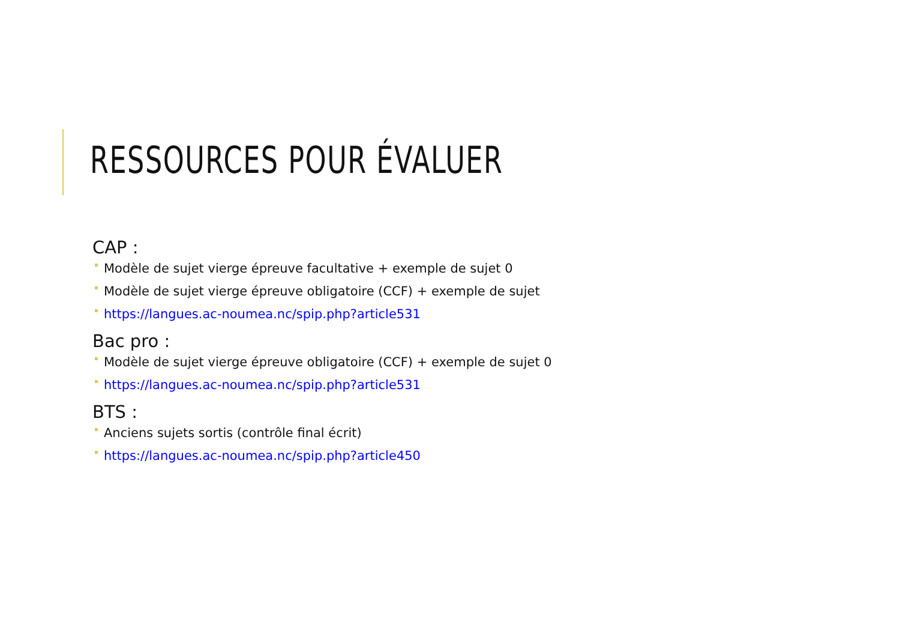RESSOURCES POUR ÉVALUER
CAP :
Modèle de sujet vierge épreuve facultative + exemple de sujet 0
Modèle de sujet vierge épreuve obligatoire (CCF) + exemple de sujet
https://langues.ac-noumea.nc/spip.php?article531
Bac pro :
Modèle de sujet vierge épreuve obligatoire (CCF) + exemple de sujet 0
https://langues.ac-noumea.nc/spip.php?article531
BTS :
Anciens sujets sortis (contrôle final écrit)
https://langues.ac-noumea.nc/spip.php?article450